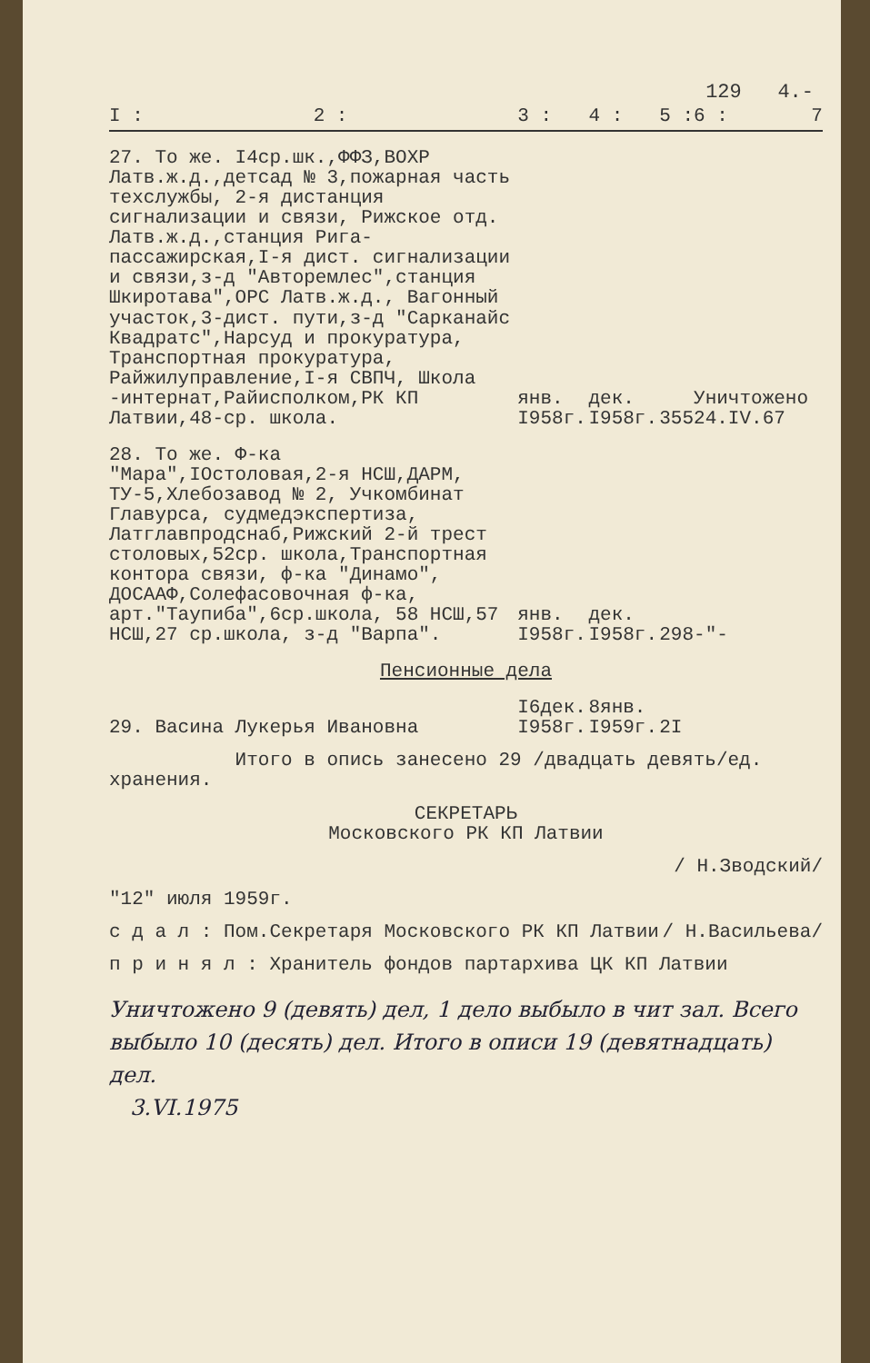129 4.-
| I : | 2 : | 3 : | 4 : | 5 : | 6 : | 7 |
| --- | --- | --- | --- | --- | --- | --- |
| 27. То же. I4ср.шк.,ФФЗ,ВОХР Латв.ж.д.,детсад № 3,пожарная часть техслужбы, 2-я дистанция сигнализации и связи, Рижское отд. Латв.ж.д.,станция Рига-пассажирская,I-я дист. сигнализации и связи,з-д "Авторемлес",станция Шкиротава",ОРС Латв.ж.д., Вагонный участок,3-дист. пути,з-д "Сарканайс Квадратс",Нарсуд и прокуратура, Транспортная прокуратура, Райжилуправление,I-я СВПЧ, Школа -интернат,Райисполком,РК КП Латвии,48-ср. школа. | | янв. I958г. | дек. I958г. | 355 | Уничтожено 24.IV.67 | |
| 28. То же. Ф-ка "Мара",IOстоловая,2-я НСШ,ДАРМ, ТУ-5,Хлебозавод № 2, Учкомбинат Главурса, судмедэкспертиза, Латглавпродснаб,Рижский 2-й трест столовых,52ср. школа,Транспортная контора связи, ф-ка "Динамо", ДОСААФ,Солефасовочная ф-ка, арт."Таупиба",6ср.школа, 58 НСШ,57 НСШ,27 ср.школа, з-д "Варпа". | | янв. I958г. | дек. I958г. | 298 | -"- | |
| Пенсионные дела | | | | | | |
| 29. Васина Лукерья Ивановна | | I6дек. I958г. | 8янв. I959г. | 2I | | |
Итого в опись занесено 29 /двадцать девять/ед. хранения.
СЕКРЕТАРЬ
Московского РК КП Латвии
/ Н.Зводский/
"12" июля 1959г.
с д а л : Пом.Секретаря Московского РК КП Латвии / Н.Васильева/
п р и н я л : Хранитель фондов партархива ЦК КП Латвии
Уничтожено 9 (девять) дел, 1 дело выбыло в чит зал. Всего выбыло 10 (десять) дел. Итого в описи 19 (девятнадцать) дел.
3.VI.1975